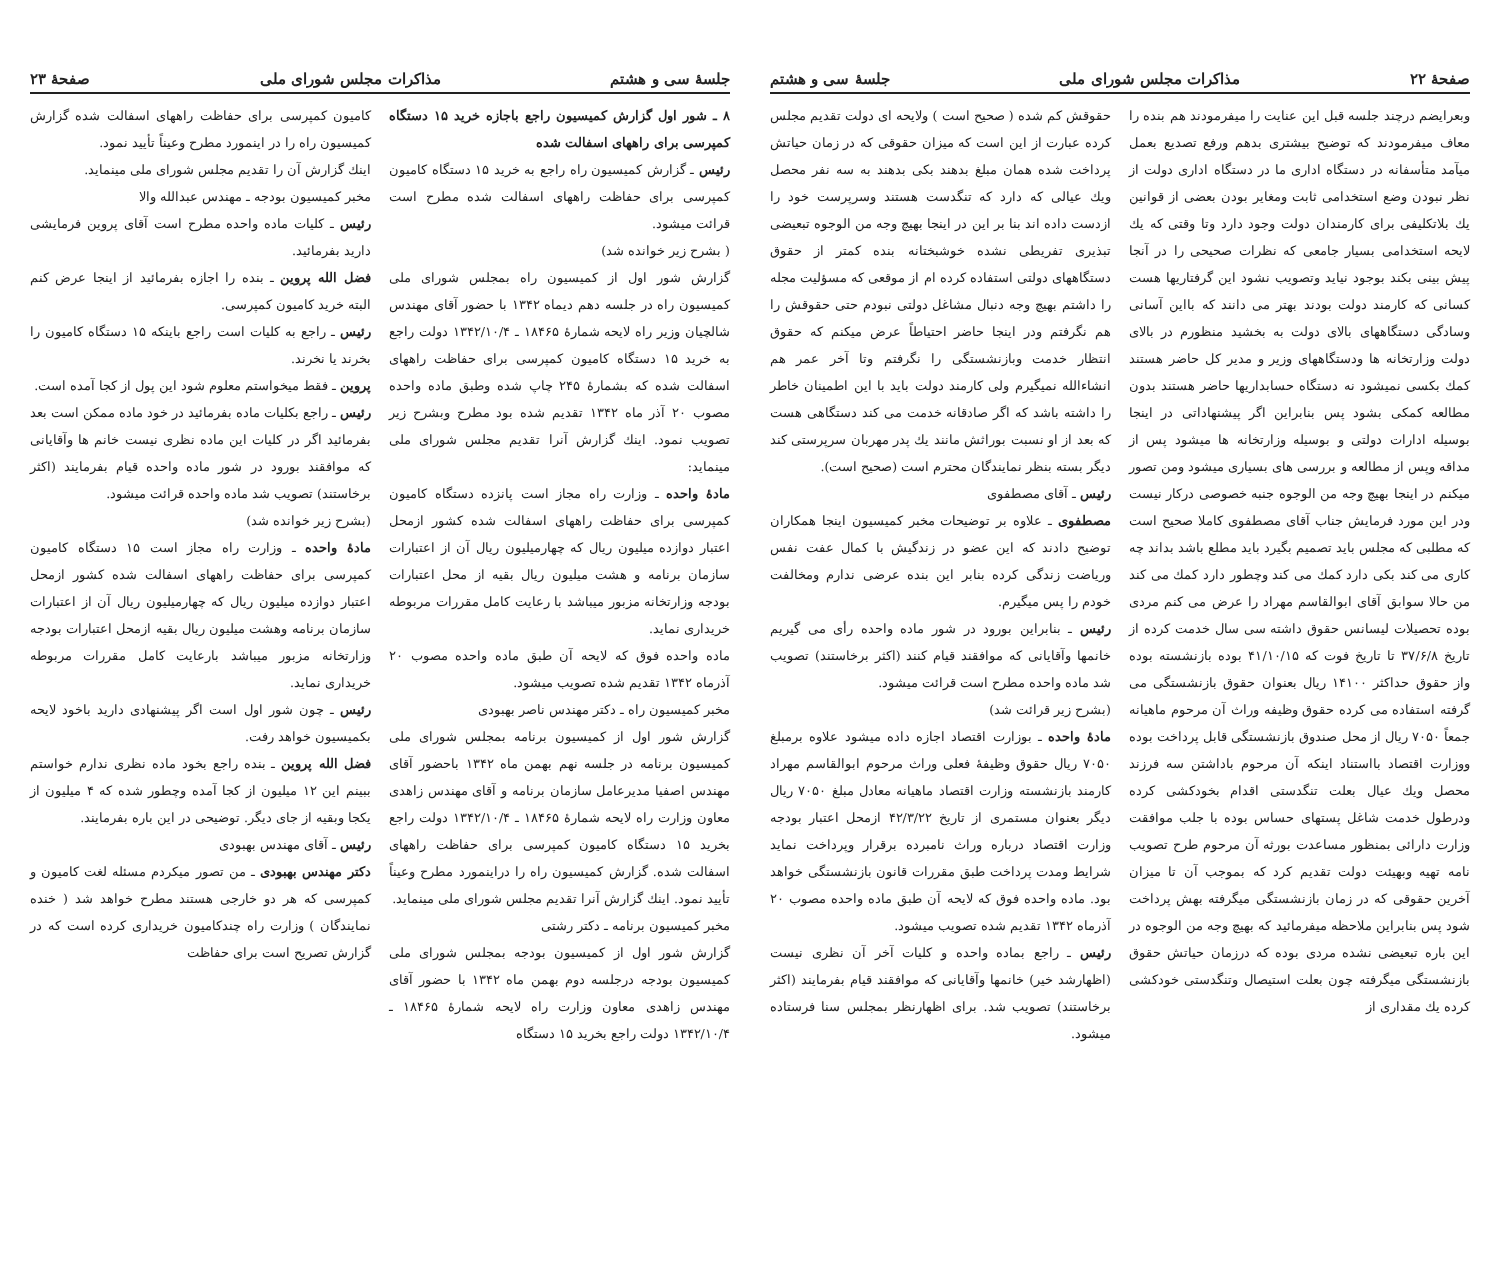صفحهٔ ۲۲ مذاکرات مجلس شورای ملی جلسهٔ سی و هشتم
وبعرایضم درچند جلسه قبل این عنایت را میفرمودند هم بنده را معاف میفرمودند که توضیح بیشتری بدهم ورفع تصدیع بعمل میآمد متأسفانه در دستگاه اداری ما در دستگاه اداری دولت از نظر نبودن وضع استخدامی ثابت ومغایر بودن بعضی از قوانین یك بلاتکلیفی برای کارمندان دولت وجود دارد وتا وقتی که یك لایحه استخدامی بسیار جامعی که نظرات صحیحی را در آنجا پیش بینی بکند بوجود نیاید وتصویب نشود این گرفتاریها هست کسانی که کارمند دولت بودند بهتر می دانند که بااین آسانی وسادگی دستگاههای بالای دولت به بخشید منظورم در بالای دولت وزارتخانه ها ودستگاههای وزیر و مدیر کل حاضر هستند کمك بکسی نمیشود نه دستگاه حسابداریها حاضر هستند بدون مطالعه کمکی بشود پس بنابراین اگر پیشنهاداتی در اینجا بوسیله ادارات دولتی و بوسیله وزارتخانه ها میشود پس از مداقه وپس از مطالعه و بررسی های بسیاری میشود ومن تصور میکنم در اینجا بهیچ وجه من الوجوه جنبه خصوصی درکار نیست ودر این مورد فرمایش جناب آقای مصطفوی کاملا صحیح است که مطلبی که مجلس باید تصمیم بگیرد باید مطلع باشد بداند چه کاری می کند بکی دارد کمك می کند وچطور دارد کمك می کند من حالا سوابق آقای ابوالقاسم مهراد را عرض می کنم مردی بوده تحصیلات لیسانس حقوق داشته سی سال خدمت کرده از تاریخ ۳۷/۶/۸ تا تاریخ فوت که ۴۱/۱۰/۱۵ بوده بازنشسته بوده واز حقوق حداکثر ۱۴۱۰۰ ریال بعنوان حقوق بازنشستگی می گرفته استفاده می کرده حقوق وظیفه وراث آن مرحوم ماهیانه جمعاً ۷۰۵۰ ریال از محل صندوق بازنشستگی قابل پرداخت بوده ووزارت اقتصاد بااستناد اینکه آن مرحوم باداشتن سه فرزند محصل ویك عیال بعلت تنگدستی اقدام بخودکشی کرده ودرطول خدمت شاغل پستهای حساس بوده با جلب موافقت وزارت دارائی بمنظور مساعدت بورثه آن مرحوم طرح تصویب نامه تهیه وبهیئت دولت تقدیم کرد که بموجب آن تا میزان آخرین حقوقی که در زمان بازنشستگی میگرفته بهش پرداخت شود پس بنابراین ملاحظه میفرمائید که بهیچ وجه من الوجوه در این باره تبعیضی نشده مردی بوده که درزمان حیاتش حقوق بازنشستگی میگرفته چون بعلت استیصال وتنگدستی خودکشی کرده یك مقداری از
حقوقش کم شده ( صحیح است ) ولایحه ای دولت تقدیم مجلس کرده عبارت از این است که میزان حقوقی که در زمان حیاتش پرداخت شده همان مبلغ بدهند بکی بدهند به سه نفر محصل ویك عیالی که دارد که تنگدست هستند وسرپرست خود را ازدست داده اند بنا بر این در اینجا بهیچ وجه من الوجوه تبعیضی تبذیری تفریطی نشده خوشبختانه بنده کمتر از حقوق دستگاههای دولتی استفاده کرده ام از موقعی که مسؤلیت مجله را داشتم بهیچ وجه دنبال مشاغل دولتی نبودم حتی حقوقش را هم نگرفتم ودر اینجا حاضر احتیاطاً عرض میکنم که حقوق انتظار خدمت وبازنشستگی را نگرفتم وتا آخر عمر هم انشاءالله نمیگیرم ولی کارمند دولت باید با این اطمینان خاطر را داشته باشد که اگر صادقانه خدمت می کند دستگاهی هست که بعد از او نسبت بوراثش مانند یك پدر مهربان سرپرستی کند دیگر بسته بنظر نمایندگان محترم است (صحیح است).
رئیس ـ آقای مصطفوی
مصطفوی ـ علاوه بر توضیحات مخبر کمیسیون اینجا همکاران توضیح دادند که این عضو در زندگیش با کمال عفت نفس وریاضت زندگی کرده بنابر این بنده عرضی ندارم ومخالفت خودم را پس میگیرم.
رئیس ـ بنابراین بورود در شور ماده واحده رأی می گیریم خانمها وآقایانی که موافقند قیام کنند (اکثر برخاستند) تصویب شد ماده واحده مطرح است قرائت میشود.
(بشرح زیر قرائت شد)
مادهٔ واحده ـ بوزارت اقتصاد اجازه داده میشود علاوه برمبلغ ۷۰۵۰ ریال حقوق وظیفهٔ فعلی وراث مرحوم ابوالقاسم مهراد کارمند بازنشسته وزارت اقتصاد ماهیانه معادل مبلغ ۷۰۵۰ ریال دیگر بعنوان مستمری از تاریخ ۴۲/۳/۲۲ ازمحل اعتبار بودجه وزارت اقتصاد درباره وراث نامبرده برقرار وپرداخت نماید شرایط ومدت پرداخت طبق مقررات قانون بازنشستگی خواهد بود. ماده واحده فوق که لایحه آن طبق ماده واحده مصوب ۲۰ آذرماه ۱۳۴۲ تقدیم شده تصویب میشود.
رئیس ـ راجع بماده واحده و کلیات آخر آن نظری نیست (اظهارشد خیر) خانمها وآقایانی که موافقند قیام بفرمایند (اکثر برخاستند) تصویب شد. برای اظهارنظر بمجلس سنا فرستاده میشود.
جلسهٔ سی و هشتم مذاکرات مجلس شورای ملی صفحهٔ ۲۳
۸ ـ شور اول گزارش کمیسیون راجع باجازه خرید ۱۵ دستگاه کمپرسی برای راههای اسفالت شده
رئیس ـ گزارش کمیسیون راه راجع به خرید ۱۵ دستگاه کامیون کمپرسی برای حفاظت راههای اسفالت شده مطرح است قرائت میشود.
( بشرح زیر خوانده شد)
گزارش شور اول از کمیسیون راه بمجلس شورای ملی کمیسیون راه در جلسه دهم دیماه ۱۳۴۲ با حضور آقای مهندس شالچیان وزیر راه لایحه شمارهٔ ۱۸۴۶۵ ـ ۱۳۴۲/۱۰/۴ دولت راجع به خرید ۱۵ دستگاه کامیون کمپرسی برای حفاظت راههای اسفالت شده که بشمارهٔ ۲۴۵ چاپ شده وطبق ماده واحده مصوب ۲۰ آذر ماه ۱۳۴۲ تقدیم شده بود مطرح وبشرح زیر تصویب نمود. اینك گزارش آنرا تقدیم مجلس شورای ملی مینماید:
مادهٔ واحده ـ وزارت راه مجاز است پانزده دستگاه کامیون کمپرسی برای حفاظت راههای اسفالت شده کشور ازمحل اعتبار دوازده میلیون ریال که چهارمیلیون ریال آن از اعتبارات سازمان برنامه و هشت میلیون ریال بقیه از محل اعتبارات بودجه وزارتخانه مزبور میباشد با رعایت کامل مقررات مربوطه خریداری نماید.
ماده واحده فوق که لایحه آن طبق ماده واحده مصوب ۲۰ آذرماه ۱۳۴۲ تقدیم شده تصویب میشود.
مخبر کمیسیون راه ـ دکتر مهندس ناصر بهبودی
گزارش شور اول از کمیسیون برنامه بمجلس شورای ملی کمیسیون برنامه در جلسه نهم بهمن ماه ۱۳۴۲ باحضور آقای مهندس اصفیا مدیرعامل سازمان برنامه و آقای مهندس زاهدی معاون وزارت راه لایحه شمارهٔ ۱۸۴۶۵ ـ ۱۳۴۲/۱۰/۴ دولت راجع بخرید ۱۵ دستگاه کامیون کمپرسی برای حفاظت راههای اسفالت شده. گزارش کمیسیون راه را دراینمورد مطرح وعیناً تأیید نمود. اینك گزارش آنرا تقدیم مجلس شورای ملی مینماید.
مخبر کمیسیون برنامه ـ دکتر رشتی
گزارش شور اول از کمیسیون بودجه بمجلس شورای ملی کمیسیون بودجه درجلسه دوم بهمن ماه ۱۳۴۲ با حضور آقای مهندس زاهدی معاون وزارت راه لایحه شمارهٔ ۱۸۴۶۵ ـ ۱۳۴۲/۱۰/۴ دولت راجع بخرید ۱۵ دستگاه
کامیون کمپرسی برای حفاظت راههای اسفالت شده گزارش کمیسیون راه را در اینمورد مطرح وعیناً تأیید نمود.
اینك گزارش آن را تقدیم مجلس شورای ملی مینماید.
مخبر کمیسیون بودجه ـ مهندس عبدالله والا
رئیس ـ کلیات ماده واحده مطرح است آقای پروین فرمایشی دارید بفرمائید.
فضل الله پروین ـ بنده را اجازه بفرمائید از اینجا عرض کنم البته خرید کامیون کمپرسی.
رئیس ـ راجع به کلیات است راجع باینکه ۱۵ دستگاه کامیون را بخرند یا نخرند.
پروین ـ فقط میخواستم معلوم شود این پول از کجا آمده است.
رئیس ـ راجع بکلیات ماده بفرمائید در خود ماده ممکن است بعد بفرمائید اگر در کلیات این ماده نظری نیست خانم ها وآقایانی که موافقند بورود در شور ماده واحده قیام بفرمایند (اکثر برخاستند) تصویب شد ماده واحده قرائت میشود.
(بشرح زیر خوانده شد)
مادهٔ واحده ـ وزارت راه مجاز است ۱۵ دستگاه کامیون کمپرسی برای حفاظت راههای اسفالت شده کشور ازمحل اعتبار دوازده میلیون ریال که چهارمیلیون ریال آن از اعتبارات سازمان برنامه وهشت میلیون ریال بقیه ازمحل اعتبارات بودجه وزارتخانه مزبور میباشد بارعایت کامل مقررات مربوطه خریداری نماید.
رئیس ـ چون شور اول است اگر پیشنهادی دارید باخود لایحه بکمیسیون خواهد رفت.
فضل الله پروین ـ بنده راجع بخود ماده نظری ندارم خواستم ببینم این ۱۲ میلیون از کجا آمده وچطور شده که ۴ میلیون از یکجا وبقیه از جای دیگر. توضیحی در این باره بفرمایند.
رئیس ـ آقای مهندس بهبودی
دکتر مهندس بهبودی ـ من تصور میکردم مسئله لغت کامیون و کمپرسی که هر دو خارجی هستند مطرح خواهد شد ( خنده نمایندگان ) وزارت راه چندکامیون خریداری کرده است که در گزارش تصریح است برای حفاظت